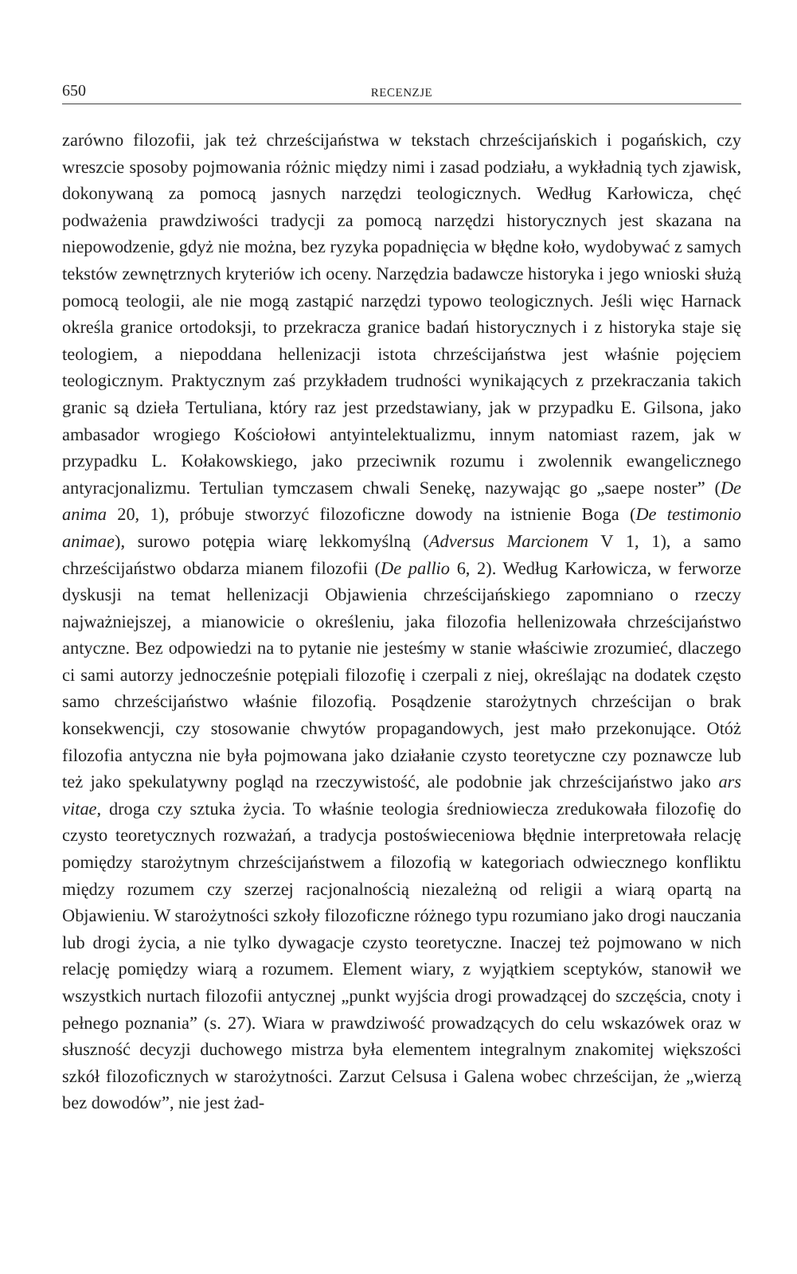650
RECENZJE
zarówno filozofii, jak też chrześcijaństwa w tekstach chrześcijańskich i pogańskich, czy wreszcie sposoby pojmowania różnic między nimi i zasad podziału, a wykładnią tych zjawisk, dokonywaną za pomocą jasnych narzędzi teologicznych. Według Karłowicza, chęć podważenia prawdziwości tradycji za pomocą narzędzi historycznych jest skazana na niepowodzenie, gdyż nie można, bez ryzyka popadnięcia w błędne koło, wydobywać z samych tekstów zewnętrznych kryteriów ich oceny. Narzędzia badawcze historyka i jego wnioski służą pomocą teologii, ale nie mogą zastąpić narzędzi typowo teologicznych. Jeśli więc Harnack określa granice ortodoksji, to przekracza granice badań historycznych i z historyka staje się teologiem, a niepoddana hellenizacji istota chrześcijaństwa jest właśnie pojęciem teologicznym. Praktycznym zaś przykładem trudności wynikających z przekraczania takich granic są dzieła Tertuliana, który raz jest przedstawiany, jak w przypadku E. Gilsona, jako ambasador wrogiego Kościołowi antyintelektualizmu, innym natomiast razem, jak w przypadku L. Kołakowskiego, jako przeciwnik rozumu i zwolennik ewangelicznego antyracjonalizmu. Tertulian tymczasem chwali Senekę, nazywając go „saepe noster” (De anima 20, 1), próbuje stworzyć filozoficzne dowody na istnienie Boga (De testimonio animae), surowo potępia wiarę lekkomyślną (Adversus Marcionem V 1, 1), a samo chrześcijaństwo obdarza mianem filozofii (De pallio 6, 2). Według Karłowicza, w ferworze dyskusji na temat hellenizacji Objawienia chrześcijańskiego zapomniano o rzeczy najważniejszej, a mianowicie o określeniu, jaka filozofia hellenizowała chrześcijaństwo antyczne. Bez odpowiedzi na to pytanie nie jesteśmy w stanie właściwie zrozumieć, dlaczego ci sami autorzy jednocześnie potępiali filozofię i czerpali z niej, określając na dodatek często samo chrześcijaństwo właśnie filozofią. Posądzenie starożytnych chrześcijan o brak konsekwencji, czy stosowanie chwytów propagandowych, jest mało przekonujące. Otóż filozofia antyczna nie była pojmowana jako działanie czysto teoretyczne czy poznawcze lub też jako spekulatywny pogląd na rzeczywistość, ale podobnie jak chrześcijaństwo jako ars vitae, droga czy sztuka życia. To właśnie teologia średniowiecza zredukowała filozofię do czysto teoretycznych rozważań, a tradycja postoświeceniowa błędnie interpretowała relację pomiędzy starożytnym chrześcijaństwem a filozofią w kategoriach odwiecznego konfliktu między rozumem czy szerzej racjonalnością niezależną od religii a wiarą opartą na Objawieniu. W starożytności szkoły filozoficzne różnego typu rozumiano jako drogi nauczania lub drogi życia, a nie tylko dywagacje czysto teoretyczne. Inaczej też pojmowano w nich relację pomiędzy wiarą a rozumem. Element wiary, z wyjątkiem sceptyków, stanowił we wszystkich nurtach filozofii antycznej „punkt wyjścia drogi prowadzącej do szczęścia, cnoty i pełnego poznania” (s. 27). Wiara w prawdziwość prowadzących do celu wskazówek oraz w słuszność decyzji duchowego mistrza była elementem integralnym znakomitej większości szkół filozoficznych w starożytności. Zarzut Celsusa i Galena wobec chrześcijan, że „wierzą bez dowodów”, nie jest żad-